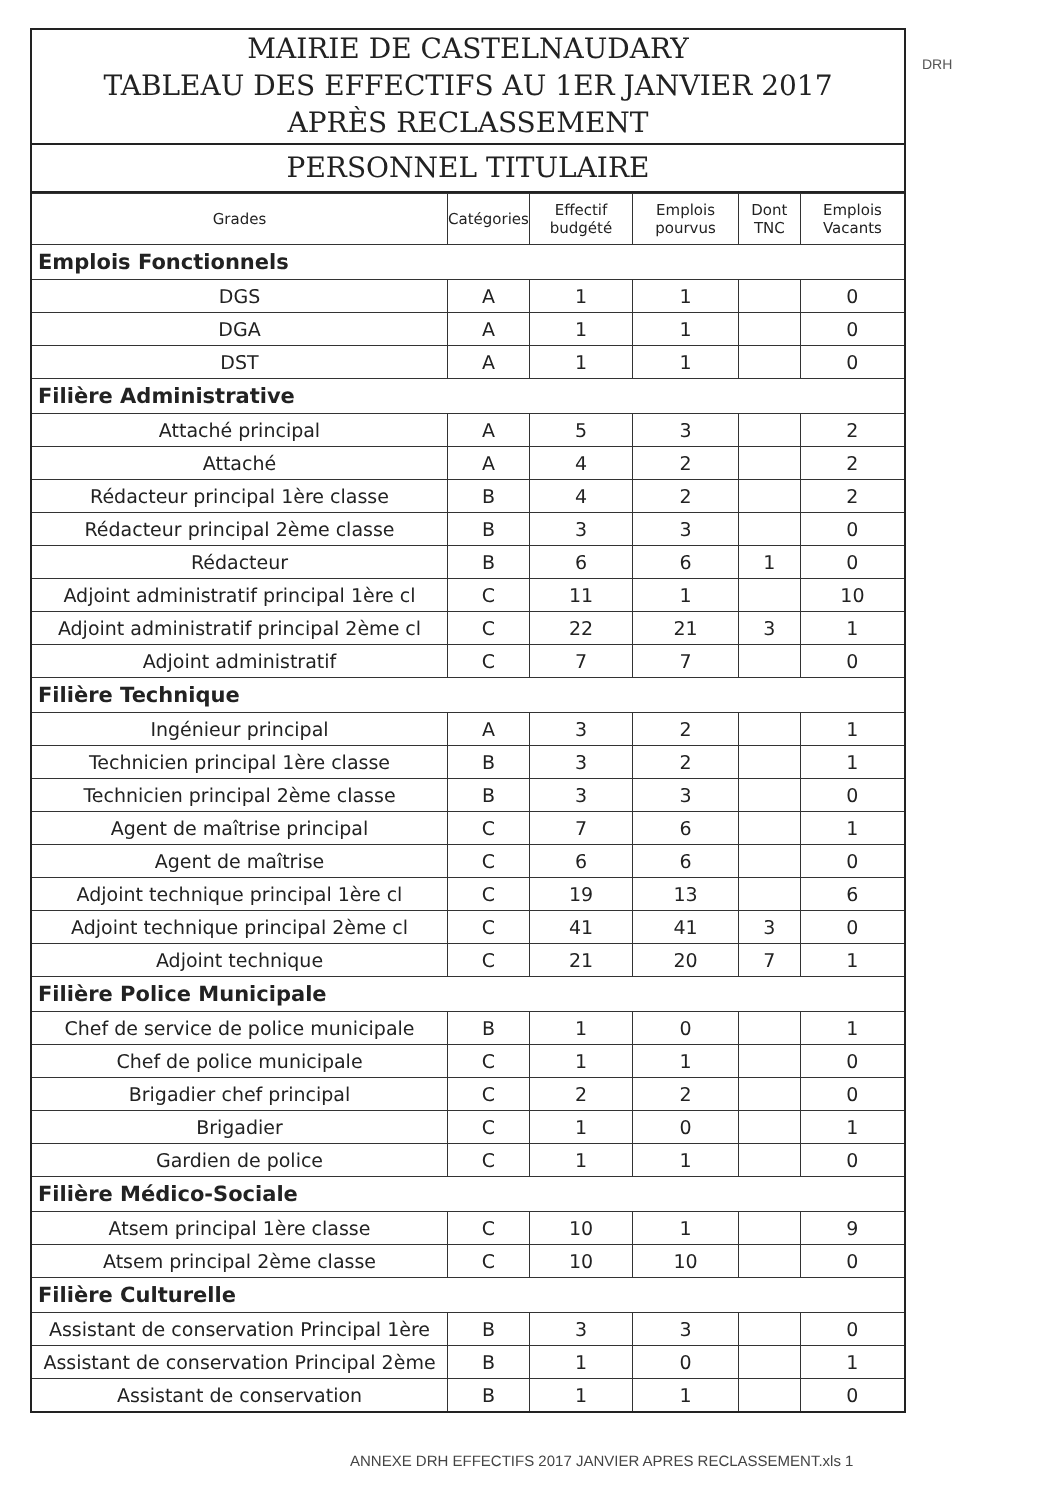DRH
MAIRIE DE CASTELNAUDARY
TABLEAU DES EFFECTIFS AU 1ER JANVIER 2017
APRÈS RECLASSEMENT
PERSONNEL TITULAIRE
| Grades | Catégories | Effectif budgété | Emplois pourvus | Dont TNC | Emplois Vacants |
| --- | --- | --- | --- | --- | --- |
| Emplois Fonctionnels | | | | | |
| DGS | A | 1 | 1 | | 0 |
| DGA | A | 1 | 1 | | 0 |
| DST | A | 1 | 1 | | 0 |
| Filière Administrative | | | | | |
| Attaché principal | A | 5 | 3 | | 2 |
| Attaché | A | 4 | 2 | | 2 |
| Rédacteur principal 1ère classe | B | 4 | 2 | | 2 |
| Rédacteur principal 2ème classe | B | 3 | 3 | | 0 |
| Rédacteur | B | 6 | 6 | 1 | 0 |
| Adjoint administratif principal 1ère cl | C | 11 | 1 | | 10 |
| Adjoint administratif principal 2ème cl | C | 22 | 21 | 3 | 1 |
| Adjoint administratif | C | 7 | 7 | | 0 |
| Filière Technique | | | | | |
| Ingénieur principal | A | 3 | 2 | | 1 |
| Technicien principal 1ère classe | B | 3 | 2 | | 1 |
| Technicien principal 2ème classe | B | 3 | 3 | | 0 |
| Agent de maîtrise principal | C | 7 | 6 | | 1 |
| Agent de maîtrise | C | 6 | 6 | | 0 |
| Adjoint technique principal 1ère cl | C | 19 | 13 | | 6 |
| Adjoint technique principal 2ème cl | C | 41 | 41 | 3 | 0 |
| Adjoint technique | C | 21 | 20 | 7 | 1 |
| Filière Police Municipale | | | | | |
| Chef de service de police municipale | B | 1 | 0 | | 1 |
| Chef de police municipale | C | 1 | 1 | | 0 |
| Brigadier chef principal | C | 2 | 2 | | 0 |
| Brigadier | C | 1 | 0 | | 1 |
| Gardien de police | C | 1 | 1 | | 0 |
| Filière Médico-Sociale | | | | | |
| Atsem principal 1ère classe | C | 10 | 1 | | 9 |
| Atsem principal 2ème classe | C | 10 | 10 | | 0 |
| Filière Culturelle | | | | | |
| Assistant de conservation Principal 1ère | B | 3 | 3 | | 0 |
| Assistant de conservation Principal 2ème | B | 1 | 0 | | 1 |
| Assistant de conservation | B | 1 | 1 | | 0 |
ANNEXE DRH EFFECTIFS 2017 JANVIER APRES RECLASSEMENT.xls 1